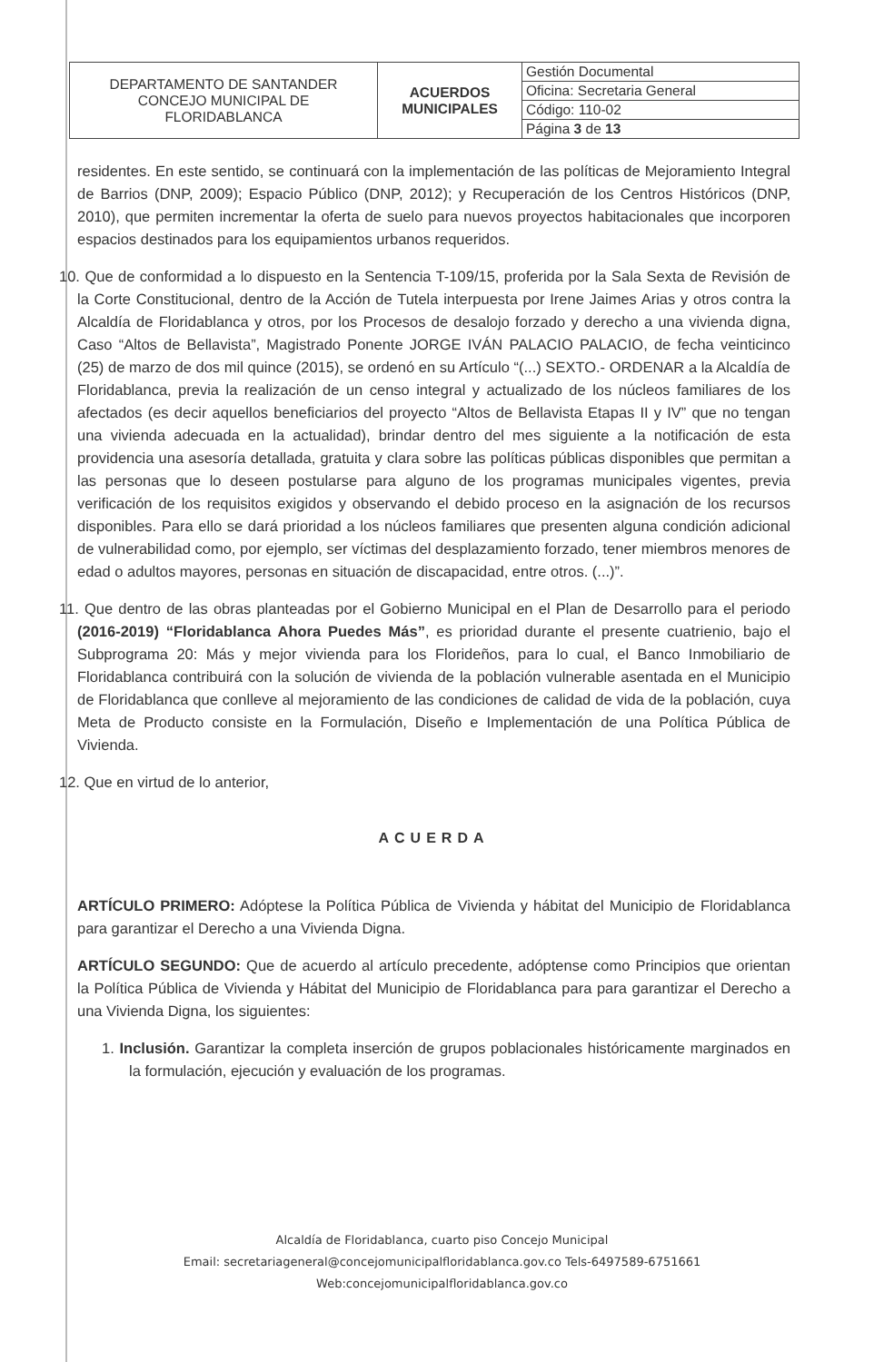| DEPARTAMENTO DE SANTANDER CONCEJO MUNICIPAL DE FLORIDABLANCA | ACUERDOS MUNICIPALES | Gestión Documental |
| | | Oficina: Secretaria General |
| | | Código: 110-02 |
| | | Página 3 de 13 |
residentes. En este sentido, se continuará con la implementación de las políticas de Mejoramiento Integral de Barrios (DNP, 2009); Espacio Público (DNP, 2012); y Recuperación de los Centros Históricos (DNP, 2010), que permiten incrementar la oferta de suelo para nuevos proyectos habitacionales que incorporen espacios destinados para los equipamientos urbanos requeridos.
10. Que de conformidad a lo dispuesto en la Sentencia T-109/15, proferida por la Sala Sexta de Revisión de la Corte Constitucional, dentro de la Acción de Tutela interpuesta por Irene Jaimes Arias y otros contra la Alcaldía de Floridablanca y otros, por los Procesos de desalojo forzado y derecho a una vivienda digna, Caso “Altos de Bellavista”, Magistrado Ponente JORGE IVÁN PALACIO PALACIO, de fecha veinticinco (25) de marzo de dos mil quince (2015), se ordenó en su Artículo “(...) SEXTO.- ORDENAR a la Alcaldía de Floridablanca, previa la realización de un censo integral y actualizado de los núcleos familiares de los afectados (es decir aquellos beneficiarios del proyecto “Altos de Bellavista Etapas II y IV” que no tengan una vivienda adecuada en la actualidad), brindar dentro del mes siguiente a la notificación de esta providencia una asesoría detallada, gratuita y clara sobre las políticas públicas disponibles que permitan a las personas que lo deseen postularse para alguno de los programas municipales vigentes, previa verificación de los requisitos exigidos y observando el debido proceso en la asignación de los recursos disponibles. Para ello se dará prioridad a los núcleos familiares que presenten alguna condición adicional de vulnerabilidad como, por ejemplo, ser víctimas del desplazamiento forzado, tener miembros menores de edad o adultos mayores, personas en situación de discapacidad, entre otros. (...)”.
11. Que dentro de las obras planteadas por el Gobierno Municipal en el Plan de Desarrollo para el periodo (2016-2019) “Floridablanca Ahora Puedes Más”, es prioridad durante el presente cuatrienio, bajo el Subprograma 20: Más y mejor vivienda para los Florideños, para lo cual, el Banco Inmobiliario de Floridablanca contribuirá con la solución de vivienda de la población vulnerable asentada en el Municipio de Floridablanca que conlleve al mejoramiento de las condiciones de calidad de vida de la población, cuya Meta de Producto consiste en la Formulación, Diseño e Implementación de una Política Pública de Vivienda.
12. Que en virtud de lo anterior,
ACUERDA
ARTÍCULO PRIMERO: Adóptese la Política Pública de Vivienda y hábitat del Municipio de Floridablanca para garantizar el Derecho a una Vivienda Digna.
ARTÍCULO SEGUNDO: Que de acuerdo al artículo precedente, adóptense como Principios que orientan la Política Pública de Vivienda y Hábitat del Municipio de Floridablanca para para garantizar el Derecho a una Vivienda Digna, los siguientes:
1. Inclusión. Garantizar la completa inserción de grupos poblacionales históricamente marginados en la formulación, ejecución y evaluación de los programas.
Alcaldía de Floridablanca, cuarto piso Concejo Municipal
Email: secretariageneral@concejomunicipalfloridablanca.gov.co Tels-6497589-6751661
Web:concejomunicipalfloridablanca.gov.co